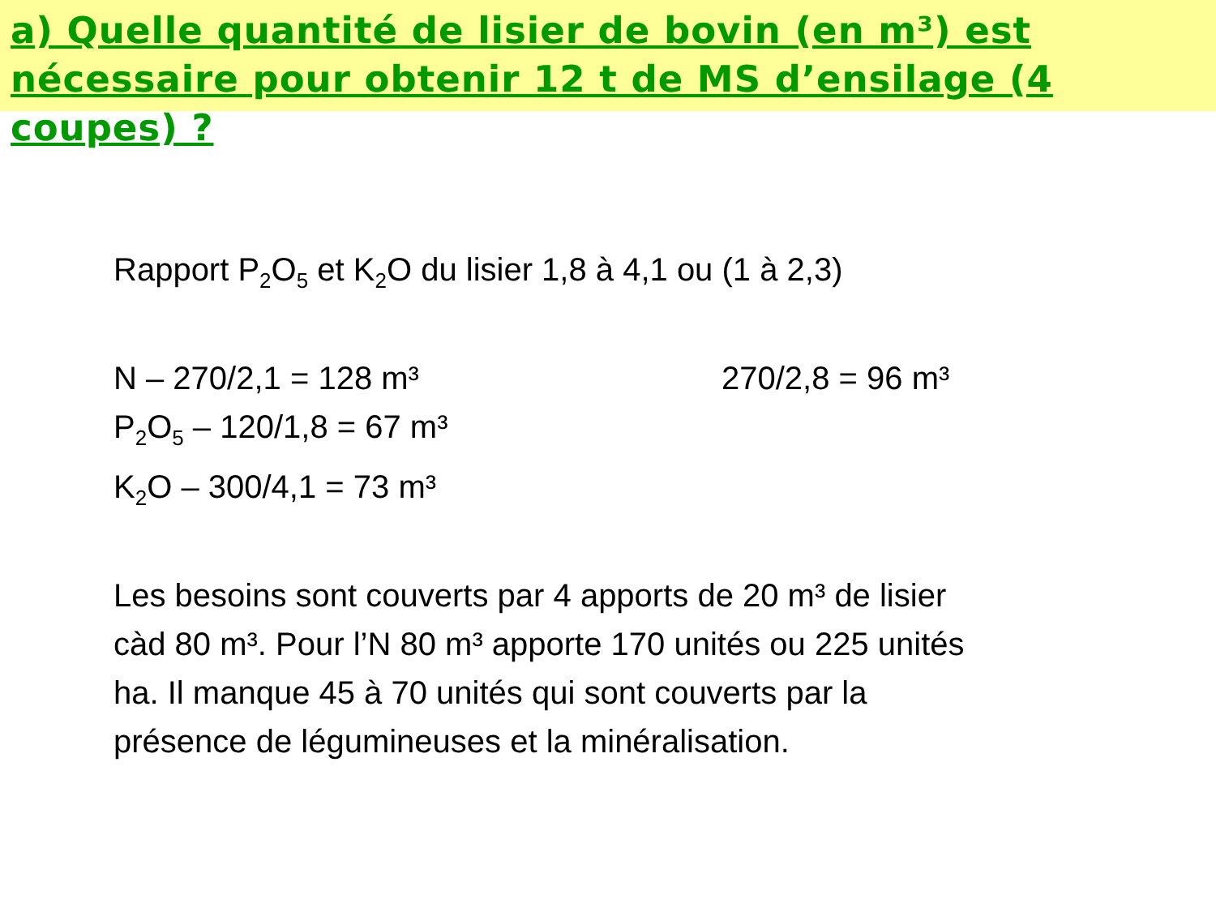a) Quelle quantité de lisier de bovin (en m³) est nécessaire pour obtenir 12 t de MS d’ensilage (4 coupes) ?
Rapport P<sub>2</sub>O<sub>5</sub> et K<sub>2</sub>O du lisier 1,8 à 4,1 ou (1 à 2,3)
N – 270/2,1 = 128 m³ 270/2,8 = 96 m³
P<sub>2</sub>O<sub>5</sub> – 120/1,8 = 67 m³
K<sub>2</sub>O – 300/4,1 = 73 m³
Les besoins sont couverts par 4 apports de 20 m³ de lisier càd 80 m³. Pour l’N 80 m³ apporte 170 unités ou 225 unités ha. Il manque 45 à 70 unités qui sont couverts par la présence de légumineuses et la minéralisation.